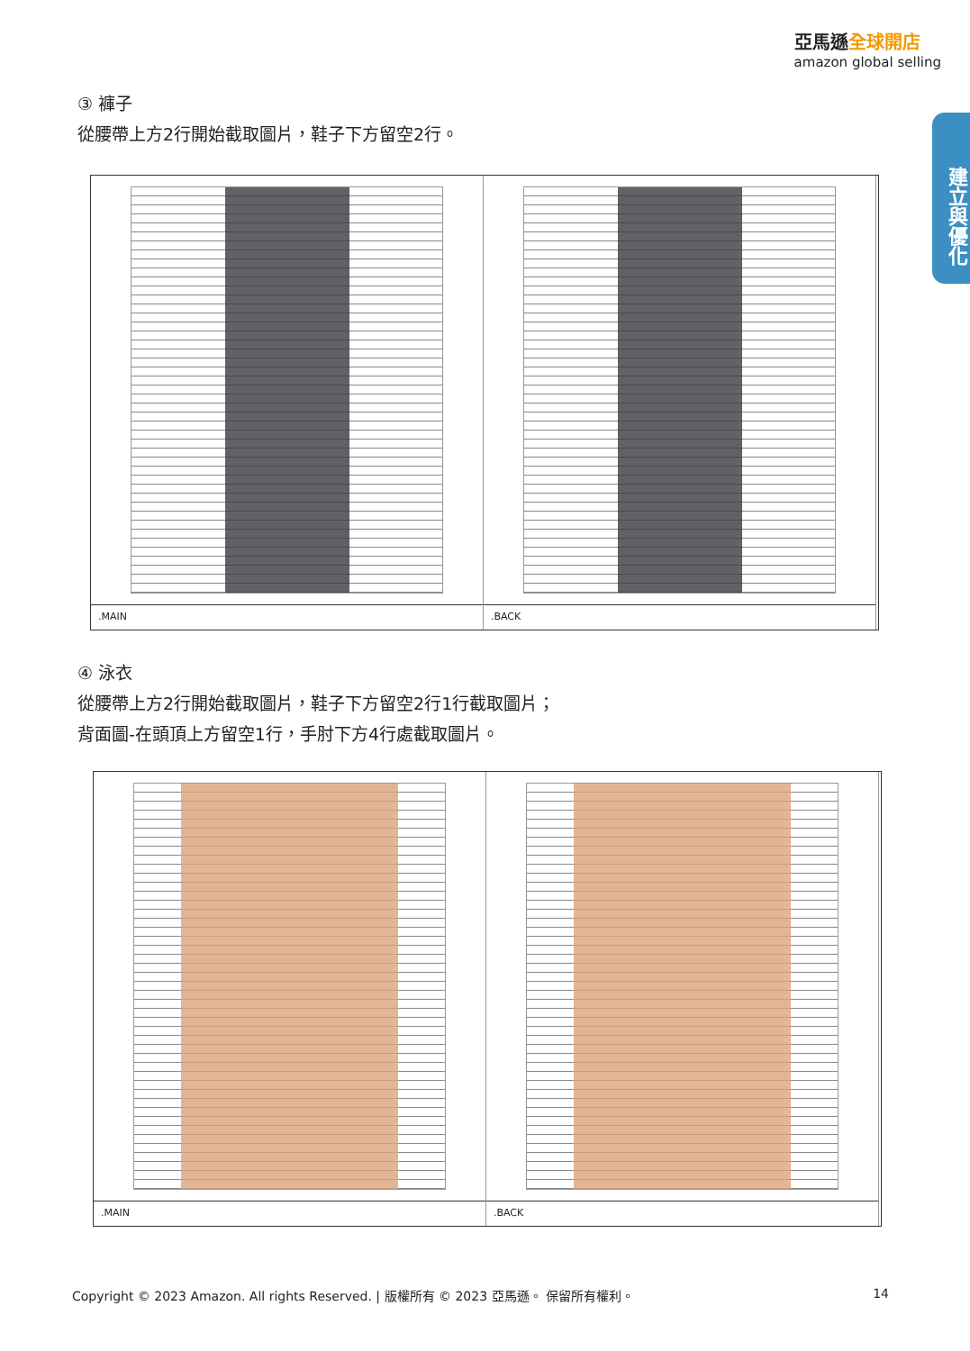亞馬遜全球開店
amazon global selling
建立與優化
③ 褲子
從腰帶上方2行開始截取圖片，鞋子下方留空2行。
.MAIN
.BACK
④ 泳衣
從腰帶上方2行開始截取圖片，鞋子下方留空2行1行截取圖片；
背面圖-在頭頂上方留空1行，手肘下方4行處截取圖片。
.MAIN
.BACK
Copyright © 2023 Amazon. All rights Reserved. | 版權所有 © 2023 亞馬遜。 保留所有權利。 14